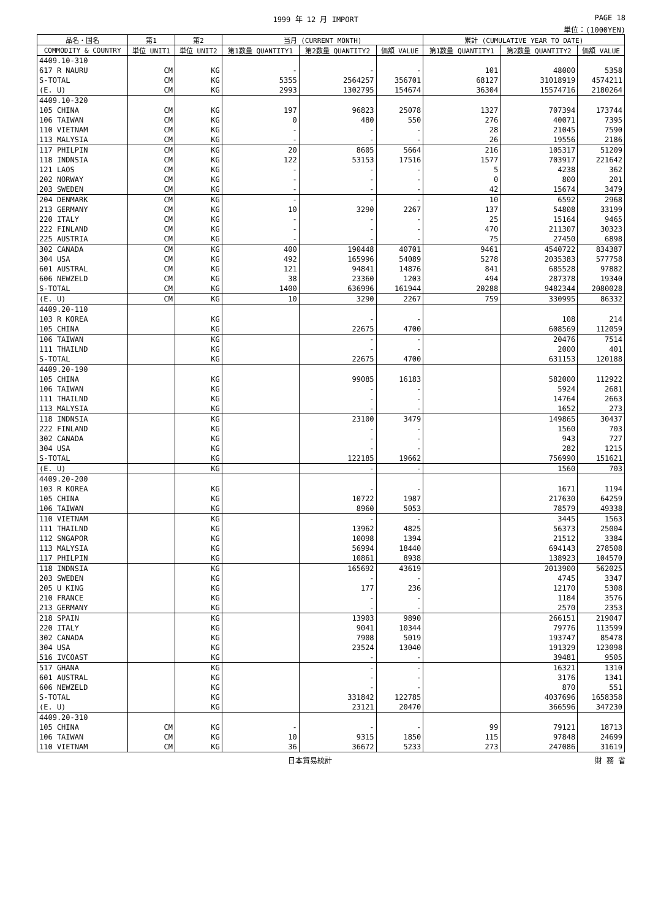1999 年 12 月 IMPORT PAGE 18
単位：(1000YEN)
| 品名・国名 | 第1 | 第2 | 当月 (CURRENT MONTH) | | | 累計 (CUMULATIVE YEAR TO DATE) | | |
| --- | --- | --- | --- | --- | --- | --- | --- | --- |
| COMMODITY & COUNTRY | 単位 UNIT1 | 単位 UNIT2 | 第1数量 QUANTITY1 | 第2数量 QUANTITY2 | 価額 VALUE | 第1数量 QUANTITY1 | 第2数量 QUANTITY2 | 価額 VALUE |
| 4409.10-310 | | | | | | | | |
| 617 R NAURU | CM | KG | - | - | - | 101 | 48000 | 5358 |
| S-TOTAL | CM | KG | 5355 | 2564257 | 356701 | 68127 | 31018919 | 4574211 |
| (E. U) | CM | KG | 2993 | 1302795 | 154674 | 36304 | 15574716 | 2180264 |
| 4409.10-320 | | | | | | | | |
| 105 CHINA | CM | KG | 197 | 96823 | 25078 | 1327 | 707394 | 173744 |
| 106 TAIWAN | CM | KG | 0 | 480 | 550 | 276 | 40071 | 7395 |
| 110 VIETNAM | CM | KG | - | - | - | 28 | 21045 | 7590 |
| 113 MALYSIA | CM | KG | - | - | - | 26 | 19556 | 2186 |
| 117 PHILPIN | CM | KG | 20 | 8605 | 5664 | 216 | 105317 | 51209 |
| 118 INDNSIA | CM | KG | 122 | 53153 | 17516 | 1577 | 703917 | 221642 |
| 121 LAOS | CM | KG | - | - | - | 5 | 4238 | 362 |
| 202 NORWAY | CM | KG | - | - | - | 0 | 800 | 201 |
| 203 SWEDEN | CM | KG | - | - | - | 42 | 15674 | 3479 |
| 204 DENMARK | CM | KG | - | - | - | 10 | 6592 | 2968 |
| 213 GERMANY | CM | KG | 10 | 3290 | 2267 | 137 | 54808 | 33199 |
| 220 ITALY | CM | KG | - | - | - | 25 | 15164 | 9465 |
| 222 FINLAND | CM | KG | - | - | - | 470 | 211307 | 30323 |
| 225 AUSTRIA | CM | KG | - | - | - | 75 | 27450 | 6898 |
| 302 CANADA | CM | KG | 400 | 190448 | 40701 | 9461 | 4540722 | 834387 |
| 304 USA | CM | KG | 492 | 165996 | 54089 | 5278 | 2035383 | 577758 |
| 601 AUSTRAL | CM | KG | 121 | 94841 | 14876 | 841 | 685528 | 97882 |
| 606 NEWZELD | CM | KG | 38 | 23360 | 1203 | 494 | 287378 | 19340 |
| S-TOTAL | CM | KG | 1400 | 636996 | 161944 | 20288 | 9482344 | 2080028 |
| (E. U) | CM | KG | 10 | 3290 | 2267 | 759 | 330995 | 86332 |
| 4409.20-110 | | | | | | | | |
| 103 R KOREA | | KG | | - | - | | 108 | 214 |
| 105 CHINA | | KG | | 22675 | 4700 | | 608569 | 112059 |
| 106 TAIWAN | | KG | | - | - | | 20476 | 7514 |
| 111 THAILND | | KG | | - | - | | 2000 | 401 |
| S-TOTAL | | KG | | 22675 | 4700 | | 631153 | 120188 |
| 4409.20-190 | | | | | | | | |
| 105 CHINA | | KG | | 99085 | 16183 | | 582000 | 112922 |
| 106 TAIWAN | | KG | | - | - | | 5924 | 2681 |
| 111 THAILND | | KG | | - | - | | 14764 | 2663 |
| 113 MALYSIA | | KG | | - | - | | 1652 | 273 |
| 118 INDNSIA | | KG | | 23100 | 3479 | | 149865 | 30437 |
| 222 FINLAND | | KG | | - | - | | 1560 | 703 |
| 302 CANADA | | KG | | - | - | | 943 | 727 |
| 304 USA | | KG | | - | - | | 282 | 1215 |
| S-TOTAL | | KG | | 122185 | 19662 | | 756990 | 151621 |
| (E. U) | | KG | | - | - | | 1560 | 703 |
| 4409.20-200 | | | | | | | | |
| 103 R KOREA | | KG | | - | - | | 1671 | 1194 |
| 105 CHINA | | KG | | 10722 | 1987 | | 217630 | 64259 |
| 106 TAIWAN | | KG | | 8960 | 5053 | | 78579 | 49338 |
| 110 VIETNAM | | KG | | - | - | | 3445 | 1563 |
| 111 THAILND | | KG | | 13962 | 4825 | | 56373 | 25004 |
| 112 SNGAPOR | | KG | | 10098 | 1394 | | 21512 | 3384 |
| 113 MALYSIA | | KG | | 56994 | 18440 | | 694143 | 278508 |
| 117 PHILPIN | | KG | | 10861 | 8938 | | 138923 | 104570 |
| 118 INDNSIA | | KG | | 165692 | 43619 | | 2013900 | 562025 |
| 203 SWEDEN | | KG | | - | - | | 4745 | 3347 |
| 205 U KING | | KG | | 177 | 236 | | 12170 | 5308 |
| 210 FRANCE | | KG | | - | - | | 1184 | 3576 |
| 213 GERMANY | | KG | | - | - | | 2570 | 2353 |
| 218 SPAIN | | KG | | 13903 | 9890 | | 266151 | 219047 |
| 220 ITALY | | KG | | 9041 | 10344 | | 79776 | 113599 |
| 302 CANADA | | KG | | 7908 | 5019 | | 193747 | 85478 |
| 304 USA | | KG | | 23524 | 13040 | | 191329 | 123098 |
| 516 IVCOAST | | KG | | - | - | | 39481 | 9505 |
| 517 GHANA | | KG | | - | - | | 16321 | 1310 |
| 601 AUSTRAL | | KG | | - | - | | 3176 | 1341 |
| 606 NEWZELD | | KG | | - | - | | 870 | 551 |
| S-TOTAL | | KG | | 331842 | 122785 | | 4037696 | 1658358 |
| (E. U) | | KG | | 23121 | 20470 | | 366596 | 347230 |
| 4409.20-310 | | | | | | | | |
| 105 CHINA | CM | KG | - | - | - | 99 | 79121 | 18713 |
| 106 TAIWAN | CM | KG | 10 | 9315 | 1850 | 115 | 97848 | 24699 |
| 110 VIETNAM | CM | KG | 36 | 36672 | 5233 | 273 | 247086 | 31619 |
日本貿易統計 財 務 省